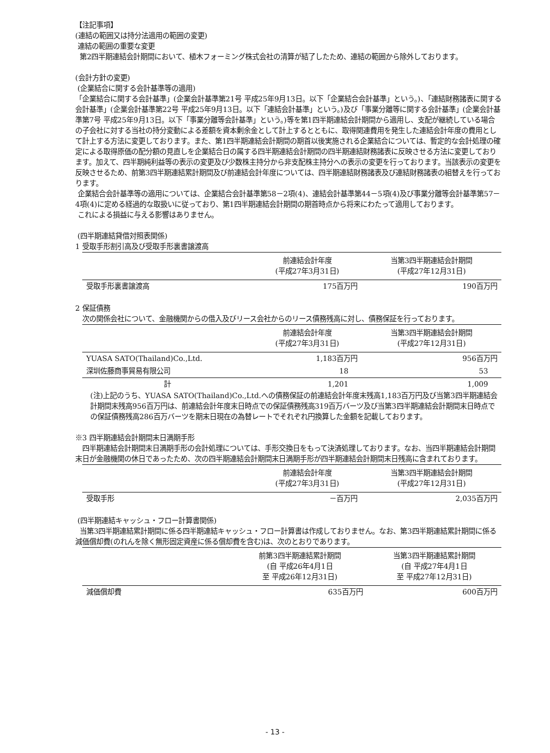【注記事項】
(連結の範囲又は持分法適用の範囲の変更)
連結の範囲の重要な変更
第2四半期連結会計期間において、植木フォーミング株式会社の清算が結了したため、連結の範囲から除外しております。
(会計方針の変更)
(企業結合に関する会計基準等の適用)
「企業結合に関する会計基準」(企業会計基準第21号 平成25年9月13日。以下「企業結合会計基準」という。)、「連結財務諸表に関する会計基準」(企業会計基準第22号 平成25年9月13日。以下「連結会計基準」という。)及び「事業分離等に関する会計基準」(企業会計基準第7号 平成25年9月13日。以下「事業分離等会計基準」という。)等を第1四半期連結会計期間から適用し、支配が継続している場合の子会社に対する当社の持分変動による差額を資本剰余金として計上するとともに、取得関連費用を発生した連結会計年度の費用として計上する方法に変更しております。また、第1四半期連結会計期間の期首以後実施される企業結合については、暫定的な会計処理の確定による取得原価の配分額の見直しを企業結合日の属する四半期連結会計期間の四半期連結財務諸表に反映させる方法に変更しております。加えて、四半期純利益等の表示の変更及び少数株主持分から非支配株主持分への表示の変更を行っております。当該表示の変更を反映させるため、前第3四半期連結累計期間及び前連結会計年度については、四半期連結財務諸表及び連結財務諸表の組替えを行っております。
企業結合会計基準等の適用については、企業結合会計基準第58－2項(4)、連結会計基準第44－5項(4)及び事業分離等会計基準第57－4項(4)に定める経過的な取扱いに従っており、第1四半期連結会計期間の期首時点から将来にわたって適用しております。
これによる損益に与える影響はありません。
(四半期連結貸借対照表関係)
1 受取手形割引高及び受取手形裏書譲渡高
| | 前連結会計年度 (平成27年3月31日) | 当第3四半期連結会計期間 (平成27年12月31日) |
| --- | --- | --- |
| 受取手形裏書譲渡高 | 175百万円 | 190百万円 |
2 保証債務
次の関係会社について、金融機関からの借入及びリース会社からのリース債務残高に対し、債務保証を行っております。
| | 前連結会計年度 (平成27年3月31日) | 当第3四半期連結会計期間 (平成27年12月31日) |
| --- | --- | --- |
| YUASA SATO(Thailand)Co.,Ltd. | 1,183百万円 | 956百万円 |
| 深圳佐藤商事貿易有限公司 | 18 | 53 |
| 計 | 1,201 | 1,009 |
(注)上記のうち、YUASA SATO(Thailand)Co.,Ltd.への債務保証の前連結会計年度末残高1,183百万円及び当第3四半期連結会計期間末残高956百万円は、前連結会計年度末日時点での保証債務残高319百万バーツ及び当第3四半期連結会計期間末日時点での保証債務残高286百万バーツを期末日現在の為替レートでそれぞれ円換算した金額を記載しております。
※3 四半期連結会計期間末日満期手形
四半期連結会計期間末日満期手形の会計処理については、手形交換日をもって決済処理しております。なお、当四半期連結会計期間末日が金融機関の休日であったため、次の四半期連結会計期間末日満期手形が四半期連結会計期間末日残高に含まれております。
| | 前連結会計年度 (平成27年3月31日) | 当第3四半期連結会計期間 (平成27年12月31日) |
| --- | --- | --- |
| 受取手形 | －百万円 | 2,035百万円 |
(四半期連結キャッシュ・フロー計算書関係)
当第3四半期連結累計期間に係る四半期連結キャッシュ・フロー計算書は作成しておりません。なお、第3四半期連結累計期間に係る減価償却費(のれんを除く無形固定資産に係る償却費を含む)は、次のとおりであります。
| | 前第3四半期連結累計期間 (自 平成26年4月1日 至 平成26年12月31日) | 当第3四半期連結累計期間 (自 平成27年4月1日 至 平成27年12月31日) |
| --- | --- | --- |
| 減価償却費 | 635百万円 | 600百万円 |
- 13 -